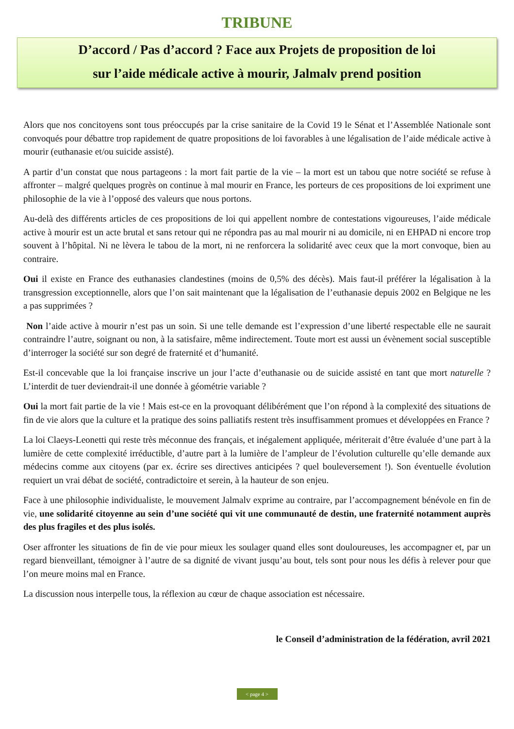TRIBUNE
D’accord / Pas d’accord ? Face aux Projets de proposition de loi
sur l’aide médicale active à mourir, Jalmalv prend position
Alors que nos concitoyens sont tous préoccupés par la crise sanitaire de la Covid 19 le Sénat et l’Assemblée Nationale sont convoqués pour débattre trop rapidement de quatre propositions de loi favorables à une légalisation de l’aide médicale active à mourir (euthanasie et/ou suicide assisté).
A partir d’un constat que nous partageons : la mort fait partie de la vie – la mort est un tabou que notre société se refuse à affronter – malgré quelques progrès on continue à mal mourir en France, les porteurs de ces propositions de loi expriment une philosophie de la vie à l’opposé des valeurs que nous portons.
Au-delà des différents articles de ces propositions de loi qui appellent nombre de contestations vigoureuses, l’aide médicale active à mourir est un acte brutal et sans retour qui ne répondra pas au mal mourir ni au domicile, ni en EHPAD ni encore trop souvent à l’hôpital. Ni ne lèvera le tabou de la mort, ni ne renforcera la solidarité avec ceux que la mort convoque, bien au contraire.
Oui il existe en France des euthanasies clandestines (moins de 0,5% des décès). Mais faut-il préférer la légalisation à la transgression exceptionnelle, alors que l’on sait maintenant que la légalisation de l’euthanasie depuis 2002 en Belgique ne les a pas supprimées ?
Non l’aide active à mourir n’est pas un soin. Si une telle demande est l’expression d’une liberté respectable elle ne saurait contraindre l’autre, soignant ou non, à la satisfaire, même indirectement. Toute mort est aussi un évènement social susceptible d’interroger la société sur son degré de fraternité et d’humanité.
Est-il concevable que la loi française inscrive un jour l’acte d’euthanasie ou de suicide assisté en tant que mort naturelle ? L’interdit de tuer deviendrait-il une donnée à géométrie variable ?
Oui la mort fait partie de la vie ! Mais est-ce en la provoquant délibérément que l’on répond à la complexité des situations de fin de vie alors que la culture et la pratique des soins palliatifs restent très insuffisamment promues et développées en France ?
La loi Claeys-Leonetti qui reste très méconnue des français, et inégalement appliquée, mériterait d’être évaluée d’une part à la lumière de cette complexité irréductible, d’autre part à la lumière de l’ampleur de l’évolution culturelle qu’elle demande aux médecins comme aux citoyens (par ex. écrire ses directives anticipées ? quel bouleversement !). Son éventuelle évolution requiert un vrai débat de société, contradictoire et serein, à la hauteur de son enjeu.
Face à une philosophie individualiste, le mouvement Jalmalv exprime au contraire, par l’accompagnement bénévole en fin de vie, une solidarité citoyenne au sein d’une société qui vit une communauté de destin, une fraternité notamment auprès des plus fragiles et des plus isolés.
Oser affronter les situations de fin de vie pour mieux les soulager quand elles sont douloureuses, les accompagner et, par un regard bienveillant, témoigner à l’autre de sa dignité de vivant jusqu’au bout, tels sont pour nous les défis à relever pour que l’on meure moins mal en France.
La discussion nous interpelle tous, la réflexion au cœur de chaque association est nécessaire.
le Conseil d’administration de la fédération, avril 2021
< page 4 >